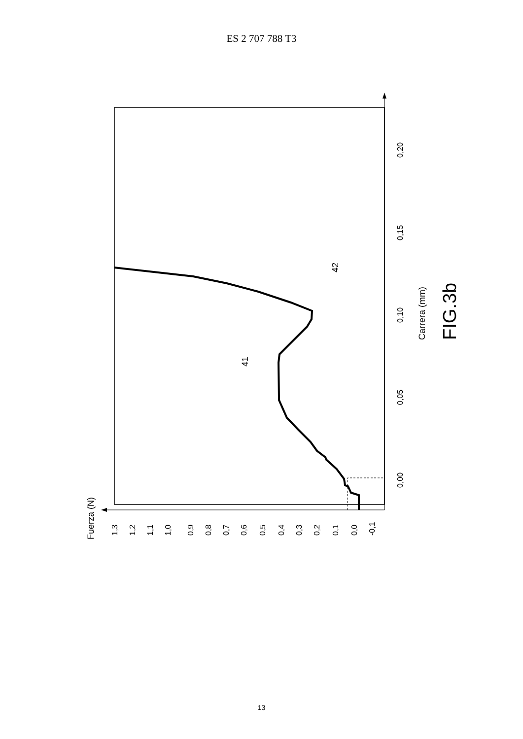ES 2 707 788 T3
1,3
1,2
1,1
1,0
0,9
0,8
0,7
0,6
0,5
0,4
0,3
0,2
0,1
0,0
-0,1
Fuerza (N)
0,00
0,05
0,10
0,15
0,20
Carrera (mm)
FIG.3b
41
42
13